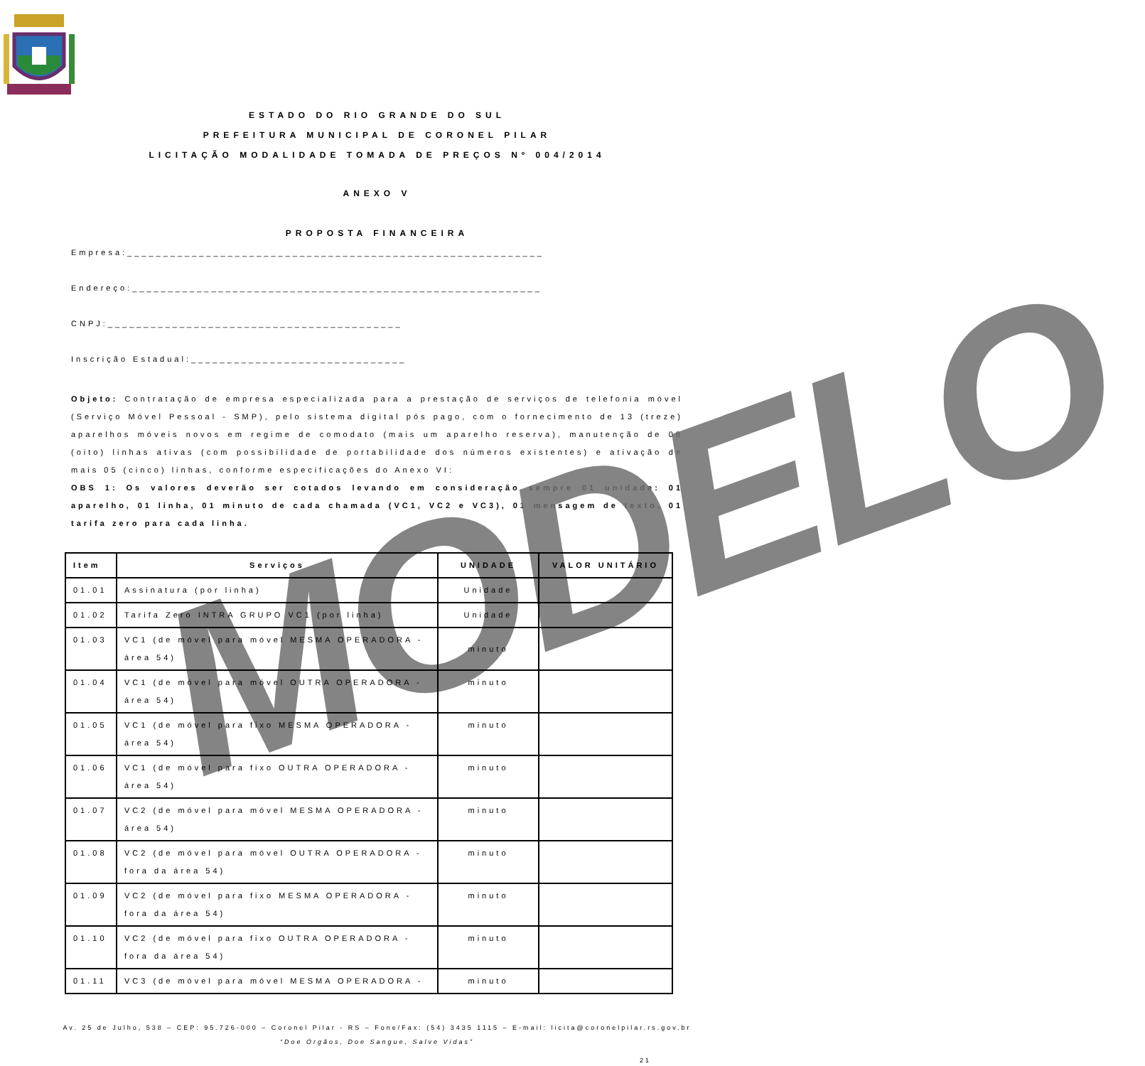ESTADO DO RIO GRANDE DO SUL
PREFEITURA MUNICIPAL DE CORONEL PILAR
LICITAÇÃO MODALIDADE TOMADA DE PREÇOS Nº 004/2014
ANEXO V
PROPOSTA FINANCEIRA
Empresa:__________________________________________________________
Endereço:_________________________________________________________
CNPJ:_________________________________________
Inscrição Estadual:______________________________
Objeto: Contratação de empresa especializada para a prestação de serviços de telefonia móvel (Serviço Móvel Pessoal - SMP), pelo sistema digital pós pago, com o fornecimento de 13 (treze) aparelhos móveis novos em regime de comodato (mais um aparelho reserva), manutenção de 08 (oito) linhas ativas (com possibilidade de portabilidade dos números existentes) e ativação de mais 05 (cinco) linhas, conforme especificações do Anexo VI:
OBS 1: Os valores deverão ser cotados levando em consideração sempre 01 unidade: 01 aparelho, 01 linha, 01 minuto de cada chamada (VC1, VC2 e VC3), 01 mensagem de texto, 01 tarifa zero para cada linha.
MODELO
| Item | Serviços | UNIDADE | VALOR UNITÁRIO |
| --- | --- | --- | --- |
| 01.01 | Assinatura (por linha) | Unidade | |
| 01.02 | Tarifa Zero INTRA GRUPO VC1 (por linha) | Unidade | |
| 01.03 | VC1 (de móvel para móvel MESMA OPERADORA - área 54) | minuto | |
| 01.04 | VC1 (de móvel para móvel OUTRA OPERADORA - área 54) | minuto | |
| 01.05 | VC1 (de móvel para fixo MESMA OPERADORA - área 54) | minuto | |
| 01.06 | VC1 (de móvel para fixo OUTRA OPERADORA - área 54) | minuto | |
| 01.07 | VC2 (de móvel para móvel MESMA OPERADORA - área 54) | minuto | |
| 01.08 | VC2 (de móvel para móvel OUTRA OPERADORA - fora da área 54) | minuto | |
| 01.09 | VC2 (de móvel para fixo MESMA OPERADORA - fora da área 54) | minuto | |
| 01.10 | VC2 (de móvel para fixo OUTRA OPERADORA - fora da área 54) | minuto | |
| 01.11 | VC3 (de móvel para móvel MESMA OPERADORA - | minuto | |
Av. 25 de Julho, 538 – CEP: 95.726-000 – Coronel Pilar - RS – Fone/Fax: (54) 3435 1115 – E-mail: licita@coronelpilar.rs.gov.br
“Doe Órgãos, Doe Sangue, Salve Vidas”
21